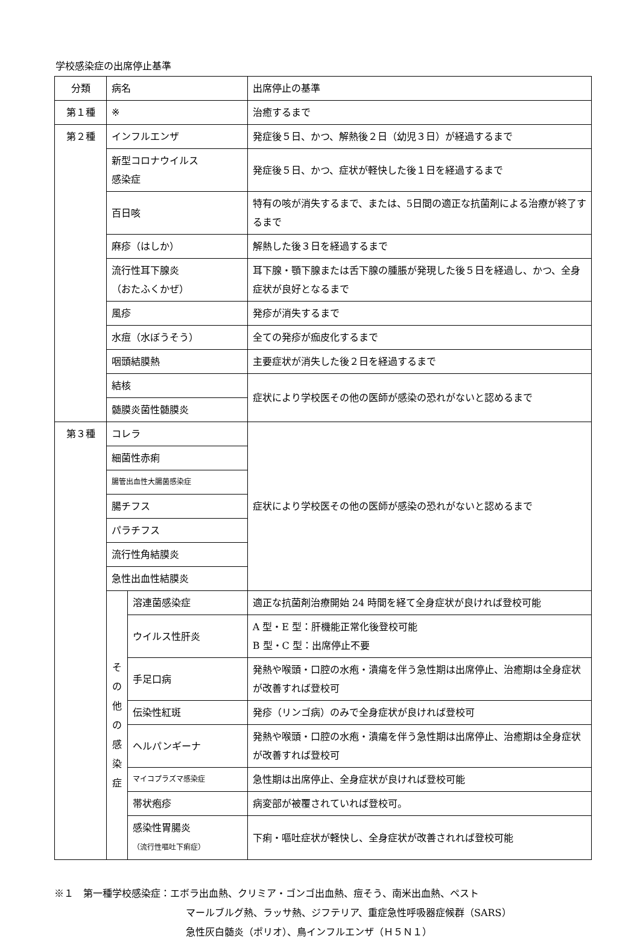学校感染症の出席停止基準
| 分類 | 病名 | | 出席停止の基準 |
| 第１種 | ※ | | 治癒するまで |
| 第２種 | インフルエンザ | | 発症後５日、かつ、解熱後２日（幼児３日）が経過するまで |
| | 新型コロナウイルス 感染症 | | 発症後５日、かつ、症状が軽快した後１日を経過するまで |
| | 百日咳 | | 特有の咳が消失するまで、または、5日間の適正な抗菌剤による治療が終了するまで |
| | 麻疹（はしか） | | 解熱した後３日を経過するまで |
| | 流行性耳下腺炎 （おたふくかぜ） | | 耳下腺・顎下腺または舌下腺の腫脹が発現した後５日を経過し、かつ、全身症状が良好となるまで |
| | 風疹 | | 発疹が消失するまで |
| | 水痘（水ぼうそう） | | 全ての発疹が痂皮化するまで |
| | 咽頭結膜熱 | | 主要症状が消失した後２日を経過するまで |
| | 結核 | | 症状により学校医その他の医師が感染の恐れがないと認めるまで |
| | 髄膜炎菌性髄膜炎 | | |
| 第３種 | コレラ | | 症状により学校医その他の医師が感染の恐れがないと認めるまで |
| | 細菌性赤痢 | | |
| | 腸管出血性大腸菌感染症 | | |
| | 腸チフス | | |
| | パラチフス | | |
| | 流行性角結膜炎 | | |
| | 急性出血性結膜炎 | | |
| | そ の 他 の 感 染 症 | 溶連菌感染症 | 適正な抗菌剤治療開始 24 時間を経て全身症状が良ければ登校可能 |
| | | ウイルス性肝炎 | A 型・E 型：肝機能正常化後登校可能 B 型・C 型：出席停止不要 |
| | | 手足口病 | 発熱や喉頭・口腔の水疱・潰瘍を伴う急性期は出席停止、治癒期は全身症状が改善すれば登校可 |
| | | 伝染性紅斑 | 発疹（リンゴ病）のみで全身症状が良ければ登校可 |
| | | ヘルパンギーナ | 発熱や喉頭・口腔の水疱・潰瘍を伴う急性期は出席停止、治癒期は全身症状が改善すれば登校可 |
| | | マイコプラズマ感染症 | 急性期は出席停止、全身症状が良ければ登校可能 |
| | | 帯状疱疹 | 病変部が被覆されていれば登校可。 |
| | | 感染性胃腸炎 （流行性嘔吐下痢症） | 下痢・嘔吐症状が軽快し、全身症状が改善されれば登校可能 |
※１　第一種学校感染症：エボラ出血熱、クリミア・ゴンゴ出血熱、痘そう、南米出血熱、ペスト
マールブルグ熱、ラッサ熱、ジフテリア、重症急性呼吸器症候群（SARS）
急性灰白髄炎（ポリオ）、鳥インフルエンザ（Ｈ５Ｎ１）